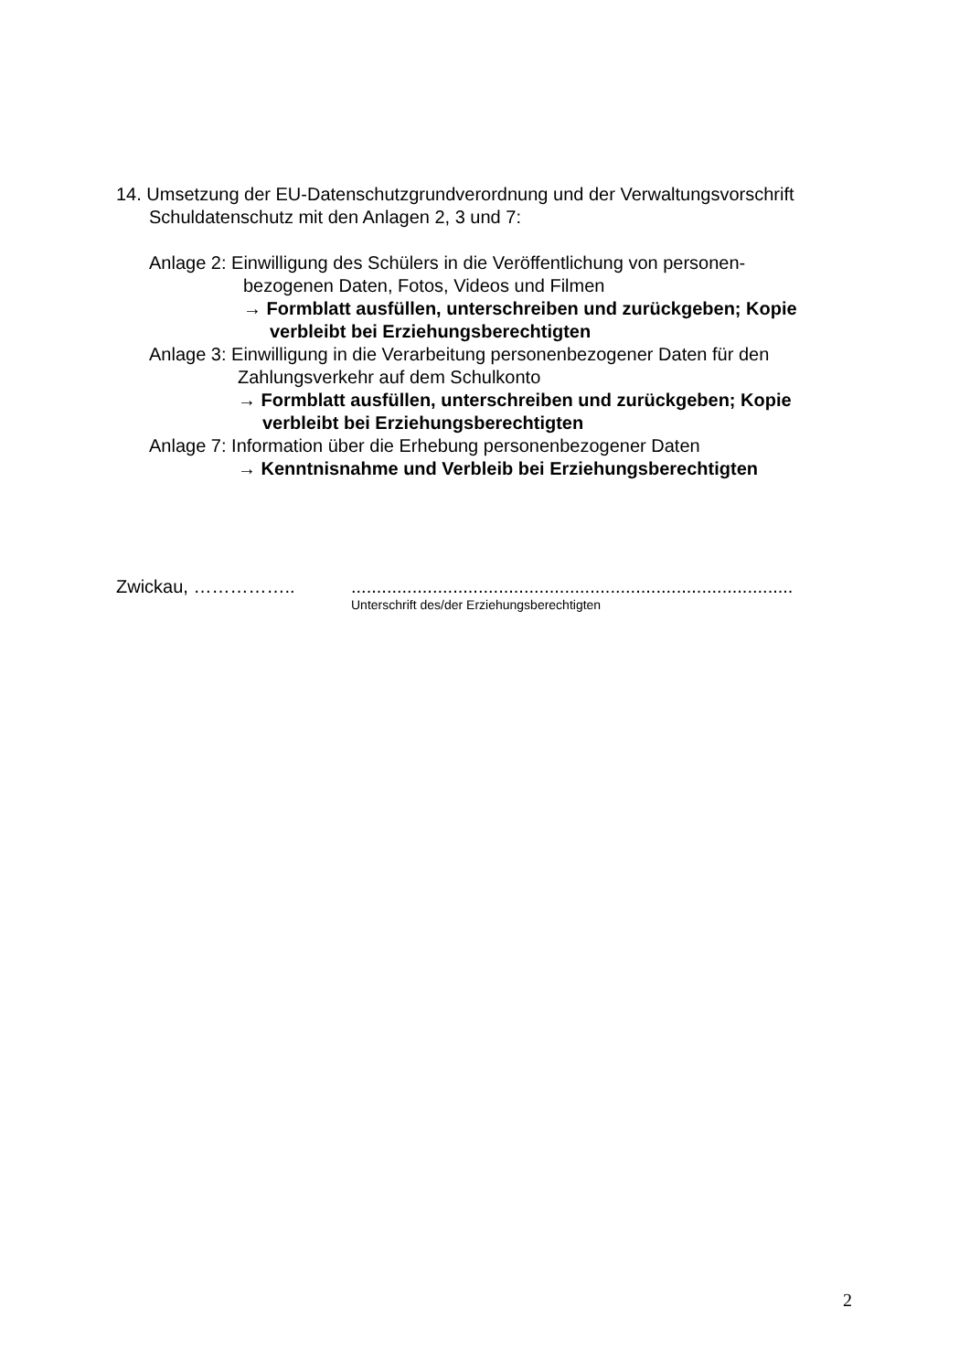14. Umsetzung der EU-Datenschutzgrundverordnung und der Verwaltungsvorschrift
Schuldatenschutz mit den Anlagen 2, 3 und 7:
Anlage 2: Einwilligung des Schülers in die Veröffentlichung von personen-
bezogenen Daten, Fotos, Videos und Filmen
→ Formblatt ausfüllen, unterschreiben und zurückgeben; Kopie
verbleibt bei Erziehungsberechtigten
Anlage 3: Einwilligung in die Verarbeitung personenbezogener Daten für den
Zahlungsverkehr auf dem Schulkonto
→ Formblatt ausfüllen, unterschreiben und zurückgeben; Kopie
verbleibt bei Erziehungsberechtigten
Anlage 7: Information über die Erhebung personenbezogener Daten
→ Kenntnisnahme und Verbleib bei Erziehungsberechtigten
Zwickau, …………….........................................................................................
Unterschrift des/der Erziehungsberechtigten
2